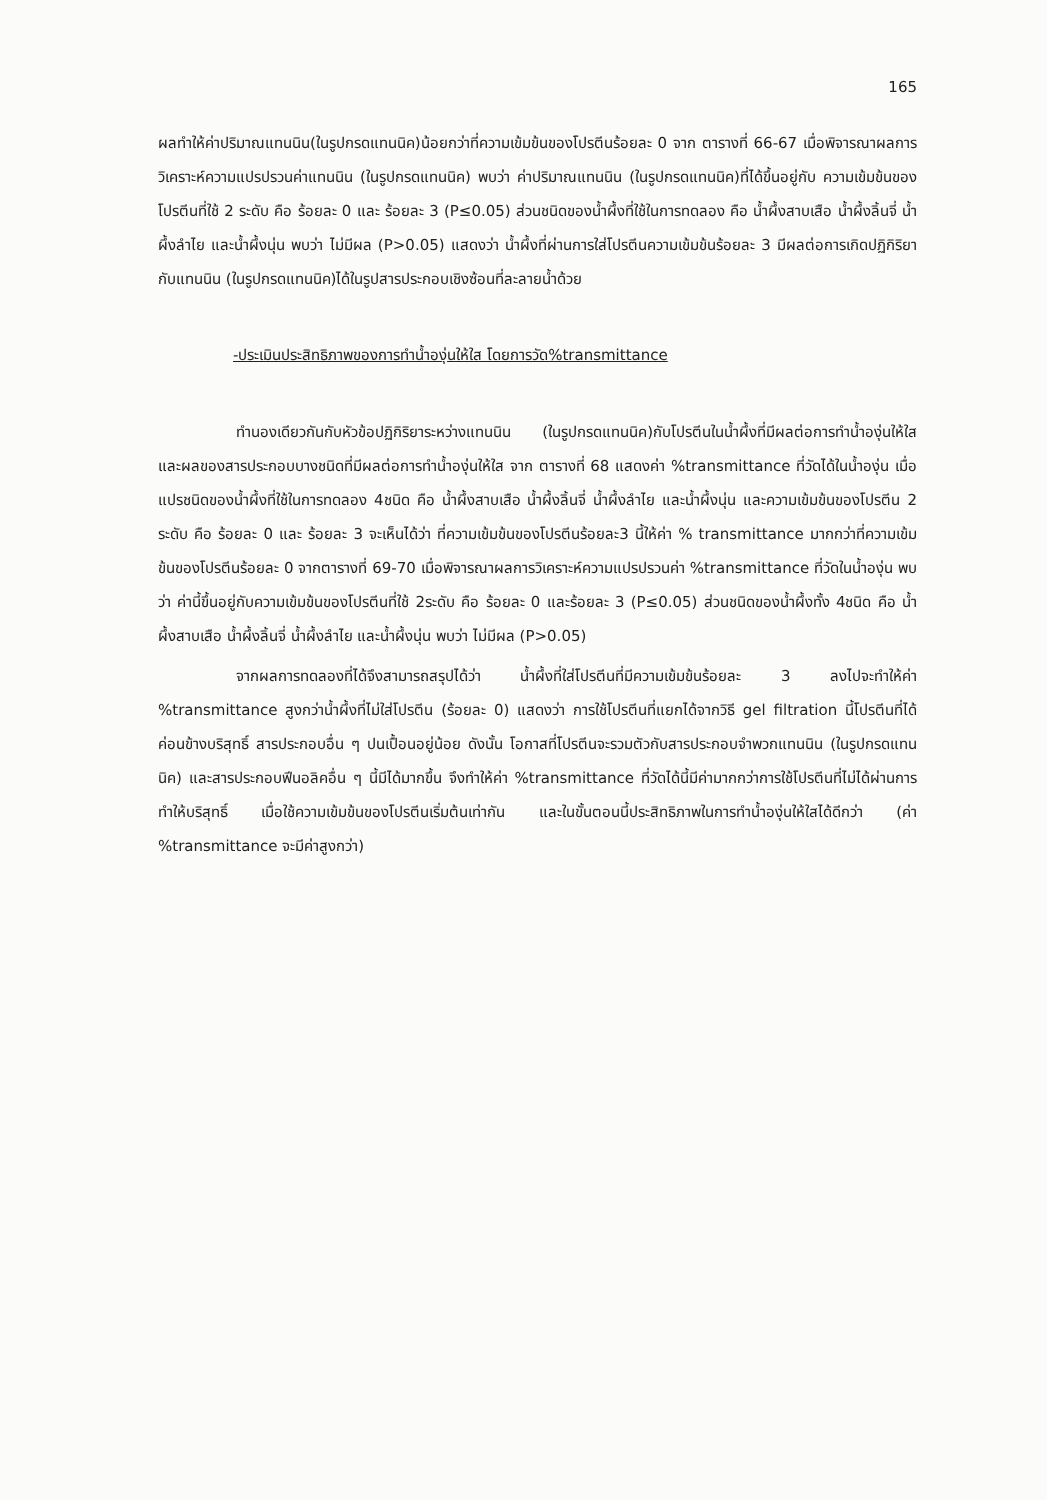165
ผลทำให้ค่าปริมาณแทนนิน(ในรูปกรดแทนนิค)น้อยกว่าที่ความเข้มข้นของโปรตีนร้อยละ 0 จาก ตารางที่ 66-67 เมื่อพิจารณาผลการวิเคราะห์ความแปรปรวนค่าแทนนิน (ในรูปกรดแทนนิค) พบว่า ค่าปริมาณแทนนิน (ในรูปกรดแทนนิค)ที่ได้ขึ้นอยู่กับ ความเข้มข้นของโปรตีนที่ใช้ 2 ระดับ คือ ร้อยละ 0 และ ร้อยละ 3 (P≤0.05) ส่วนชนิดของน้ำผึ้งที่ใช้ในการทดลอง คือ น้ำผึ้งสาบเสือ น้ำผึ้งลิ้นจี่ น้ำผึ้งลำไย และน้ำผึ้งนุ่น พบว่า ไม่มีผล (P>0.05) แสดงว่า น้ำผึ้งที่ผ่านการใส่โปรตีนความเข้มข้นร้อยละ 3 มีผลต่อการเกิดปฏิกิริยากับแทนนิน (ในรูปกรดแทนนิค)ได้ในรูปสารประกอบเชิงซ้อนที่ละลายน้ำด้วย
-ประเมินประสิทธิภาพของการทำน้ำองุ่นให้ใส โดยการวัด%transmittance
ทำนองเดียวกันกับหัวข้อปฏิกิริยาระหว่างแทนนิน (ในรูปกรดแทนนิค)กับโปรตีนในน้ำผึ้งที่มีผลต่อการทำน้ำองุ่นให้ใส และผลของสารประกอบบางชนิดที่มีผลต่อการทำน้ำองุ่นให้ใส จาก ตารางที่ 68 แสดงค่า %transmittance ที่วัดได้ในน้ำองุ่น เมื่อแปรชนิดของน้ำผึ้งที่ใช้ในการทดลอง 4ชนิด คือ น้ำผึ้งสาบเสือ น้ำผึ้งลิ้นจี่ น้ำผึ้งลำไย และน้ำผึ้งนุ่น และความเข้มข้นของโปรตีน 2 ระดับ คือ ร้อยละ 0 และ ร้อยละ 3 จะเห็นได้ว่า ที่ความเข้มข้นของโปรตีนร้อยละ3 นี้ให้ค่า % transmittance มากกว่าที่ความเข้มข้นของโปรตีนร้อยละ 0 จากตารางที่ 69-70 เมื่อพิจารณาผลการวิเคราะห์ความแปรปรวนค่า %transmittance ที่วัดในน้ำองุ่น พบว่า ค่านี้ขึ้นอยู่กับความเข้มข้นของโปรตีนที่ใช้ 2ระดับ คือ ร้อยละ 0 และร้อยละ 3 (P≤0.05) ส่วนชนิดของน้ำผึ้งทั้ง 4ชนิด คือ น้ำผึ้งสาบเสือ น้ำผึ้งลิ้นจี่ น้ำผึ้งลำไย และน้ำผึ้งนุ่น พบว่า ไม่มีผล (P>0.05)
จากผลการทดลองที่ได้จึงสามารถสรุปได้ว่า น้ำผึ้งที่ใส่โปรตีนที่มีความเข้มข้นร้อยละ 3 ลงไปจะทำให้ค่า %transmittance สูงกว่าน้ำผึ้งที่ไม่ใส่โปรตีน (ร้อยละ 0) แสดงว่า การใช้โปรตีนที่แยกได้จากวิธี gel filtration นี้โปรตีนที่ได้ค่อนข้างบริสุทธิ์ สารประกอบอื่น ๆ ปนเปื้อนอยู่น้อย ดังนั้น โอกาสที่โปรตีนจะรวมตัวกับสารประกอบจำพวกแทนนิน (ในรูปกรดแทนนิค) และสารประกอบฟีนอลิคอื่น ๆ นี้มีได้มากขึ้น จึงทำให้ค่า %transmittance ที่วัดได้นี้มีค่ามากกว่าการใช้โปรตีนที่ไม่ได้ผ่านการทำให้บริสุทธิ์ เมื่อใช้ความเข้มข้นของโปรตีนเริ่มต้นเท่ากัน และในขั้นตอนนี้ประสิทธิภาพในการทำน้ำองุ่นให้ใสได้ดีกว่า (ค่า %transmittance จะมีค่าสูงกว่า)